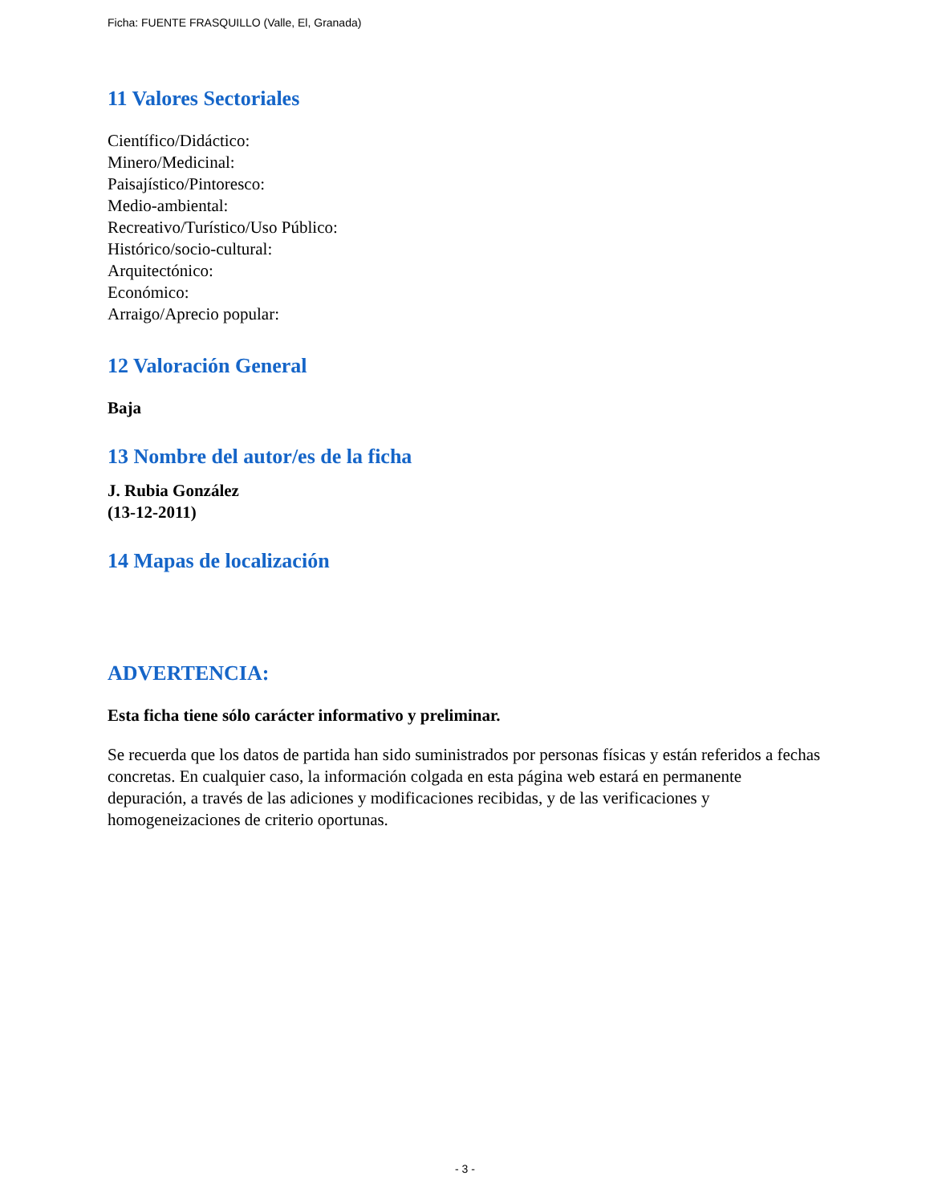Ficha: FUENTE FRASQUILLO (Valle, El, Granada)
11 Valores Sectoriales
Científico/Didáctico:
Minero/Medicinal:
Paisajístico/Pintoresco:
Medio-ambiental:
Recreativo/Turístico/Uso Público:
Histórico/socio-cultural:
Arquitectónico:
Económico:
Arraigo/Aprecio popular:
12 Valoración General
Baja
13 Nombre del autor/es de la ficha
J. Rubia González
(13-12-2011)
14 Mapas de localización
ADVERTENCIA:
Esta ficha tiene sólo carácter informativo y preliminar.
Se recuerda que los datos de partida han sido suministrados por personas físicas y están referidos a fechas concretas. En cualquier caso, la información colgada en esta página web estará en permanente depuración, a través de las adiciones y modificaciones recibidas, y de las verificaciones y homogeneizaciones de criterio oportunas.
- 3 -